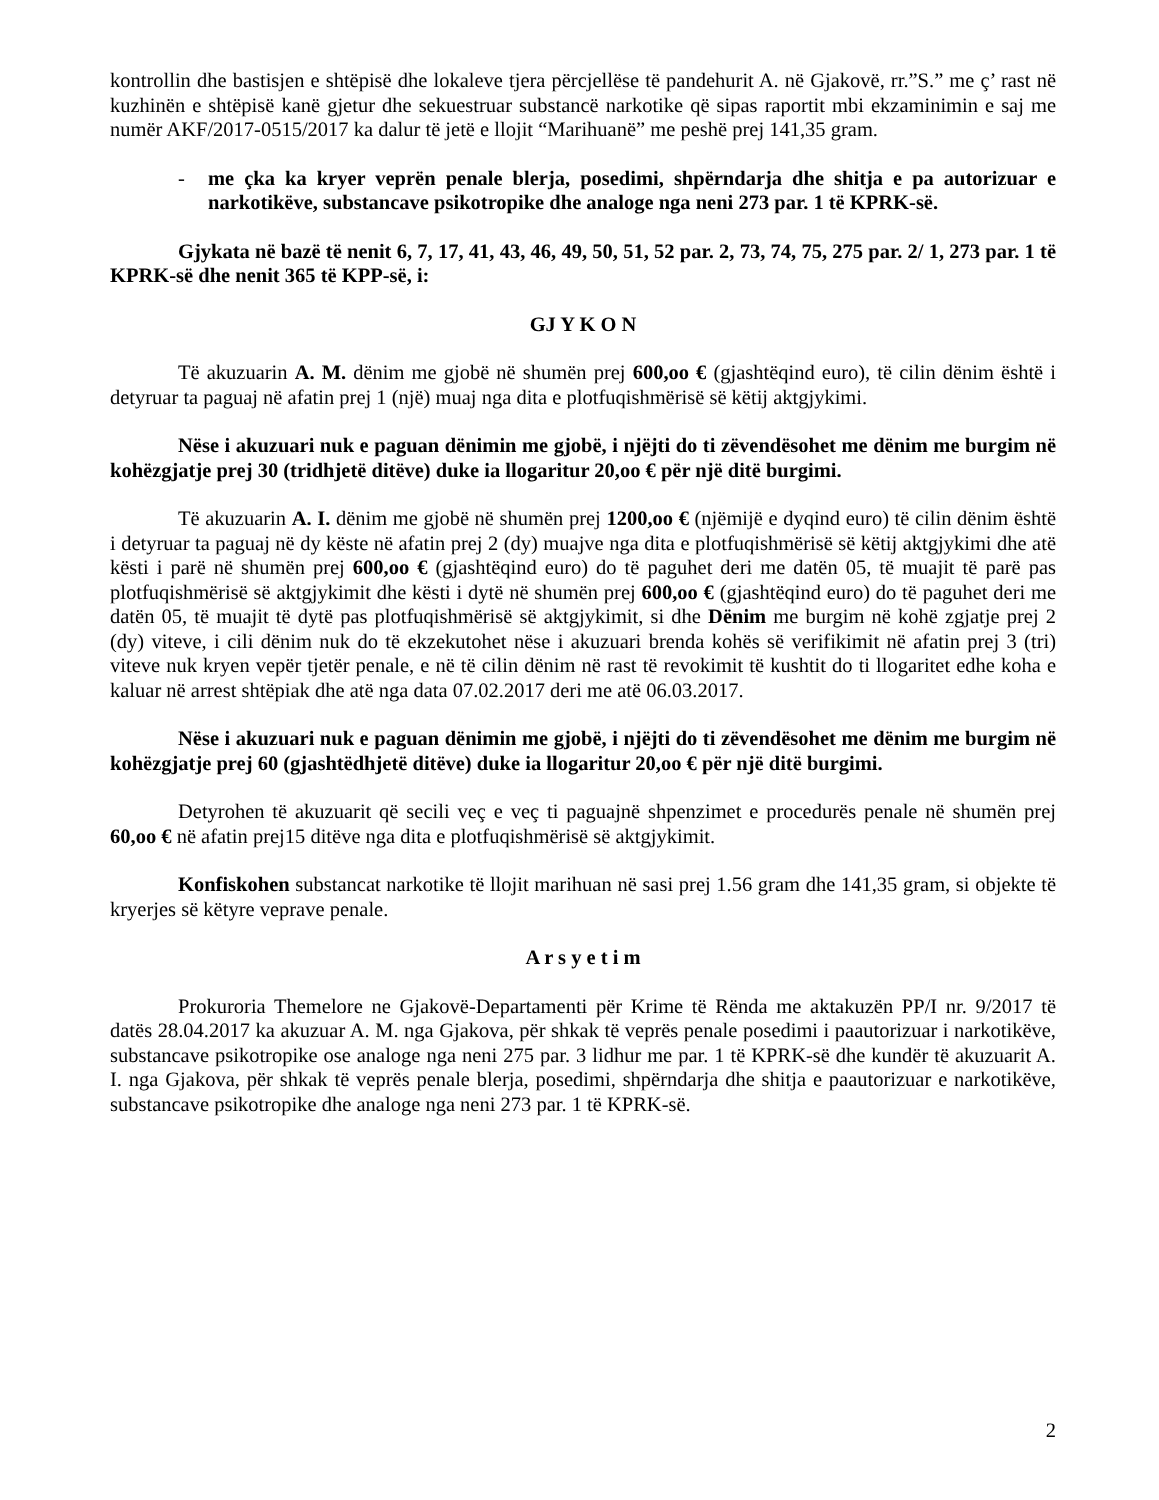kontrollin dhe bastisjen e shtëpisë dhe lokaleve tjera përcjellëse të pandehurit A. në Gjakovë, rr.”S.” me ç’ rast në kuzhinën e shtëpisë kanë gjetur dhe sekuestruar substancë narkotike që sipas raportit mbi ekzaminimin e saj me numër AKF/2017-0515/2017 ka dalur të jetë e llojit “Marihuanë” me peshë prej 141,35 gram.
- me çka ka kryer veprën penale blerja, posedimi, shpërndarja dhe shitja e pa autorizuar e narkotikëve, substancave psikotropike dhe analoge nga neni 273 par. 1 të KPRK-së.
Gjykata në bazë të nenit 6, 7, 17, 41, 43, 46, 49, 50, 51, 52 par. 2, 73, 74, 75, 275 par. 2/ 1, 273 par. 1 të KPRK-së dhe nenit 365 të KPP-së, i:
GJ Y K O N
Të akuzuarin A. M. dënim me gjobë në shumën prej 600,oo € (gjashtëqind euro), të cilin dënim është i detyruar ta paguaj në afatin prej 1 (një) muaj nga dita e plotfuqishmërisë së këtij aktgjykimi.
Nëse i akuzuari nuk e paguan dënimin me gjobë, i njëjti do ti zëvendësohet me dënim me burgim në kohëzgjatje prej 30 (tridhjetë ditëve) duke ia llogaritur 20,oo € për një ditë burgimi.
Të akuzuarin A. I. dënim me gjobë në shumën prej 1200,oo € (njëmijë e dyqind euro) të cilin dënim është i detyruar ta paguaj në dy këste në afatin prej 2 (dy) muajve nga dita e plotfuqishmërisë së këtij aktgjykimi dhe atë kësti i parë në shumën prej 600,oo € (gjashtëqind euro) do të paguhet deri me datën 05, të muajit të parë pas plotfuqishmërisë së aktgjykimit dhe kësti i dytë në shumën prej 600,oo € (gjashtëqind euro) do të paguhet deri me datën 05, të muajit të dytë pas plotfuqishmërisë së aktgjykimit, si dhe Dënim me burgim në kohë zgjatje prej 2 (dy) viteve, i cili dënim nuk do të ekzekutohet nëse i akuzuari brenda kohës së verifikimit në afatin prej 3 (tri) viteve nuk kryen vepër tjetër penale, e në të cilin dënim në rast të revokimit të kushtit do ti llogaritet edhe koha e kaluar në arrest shtëpiak dhe atë nga data 07.02.2017 deri me atë 06.03.2017.
Nëse i akuzuari nuk e paguan dënimin me gjobë, i njëjti do ti zëvendësohet me dënim me burgim në kohëzgjatje prej 60 (gjashtëdhjetë ditëve) duke ia llogaritur 20,oo € për një ditë burgimi.
Detyrohen të akuzuarit që secili veç e veç ti paguajnë shpenzimet e procedurës penale në shumën prej 60,oo € në afatin prej15 ditëve nga dita e plotfuqishmërisë së aktgjykimit.
Konfiskohen substancat narkotike të llojit marihuan në sasi prej 1.56 gram dhe 141,35 gram, si objekte të kryerjes së këtyre veprave penale.
A r s y e t i m
Prokuroria Themelore ne Gjakovë-Departamenti për Krime të Rënda me aktakuzën PP/I nr. 9/2017 të datës 28.04.2017 ka akuzuar A. M. nga Gjakova, për shkak të veprës penale posedimi i paautorizuar i narkotikëve, substancave psikotropike ose analoge nga neni 275 par. 3 lidhur me par. 1 të KPRK-së dhe kundër të akuzuarit A. I. nga Gjakova, për shkak të veprës penale blerja, posedimi, shpërndarja dhe shitja e paautorizuar e narkotikëve, substancave psikotropike dhe analoge nga neni 273 par. 1 të KPRK-së.
2